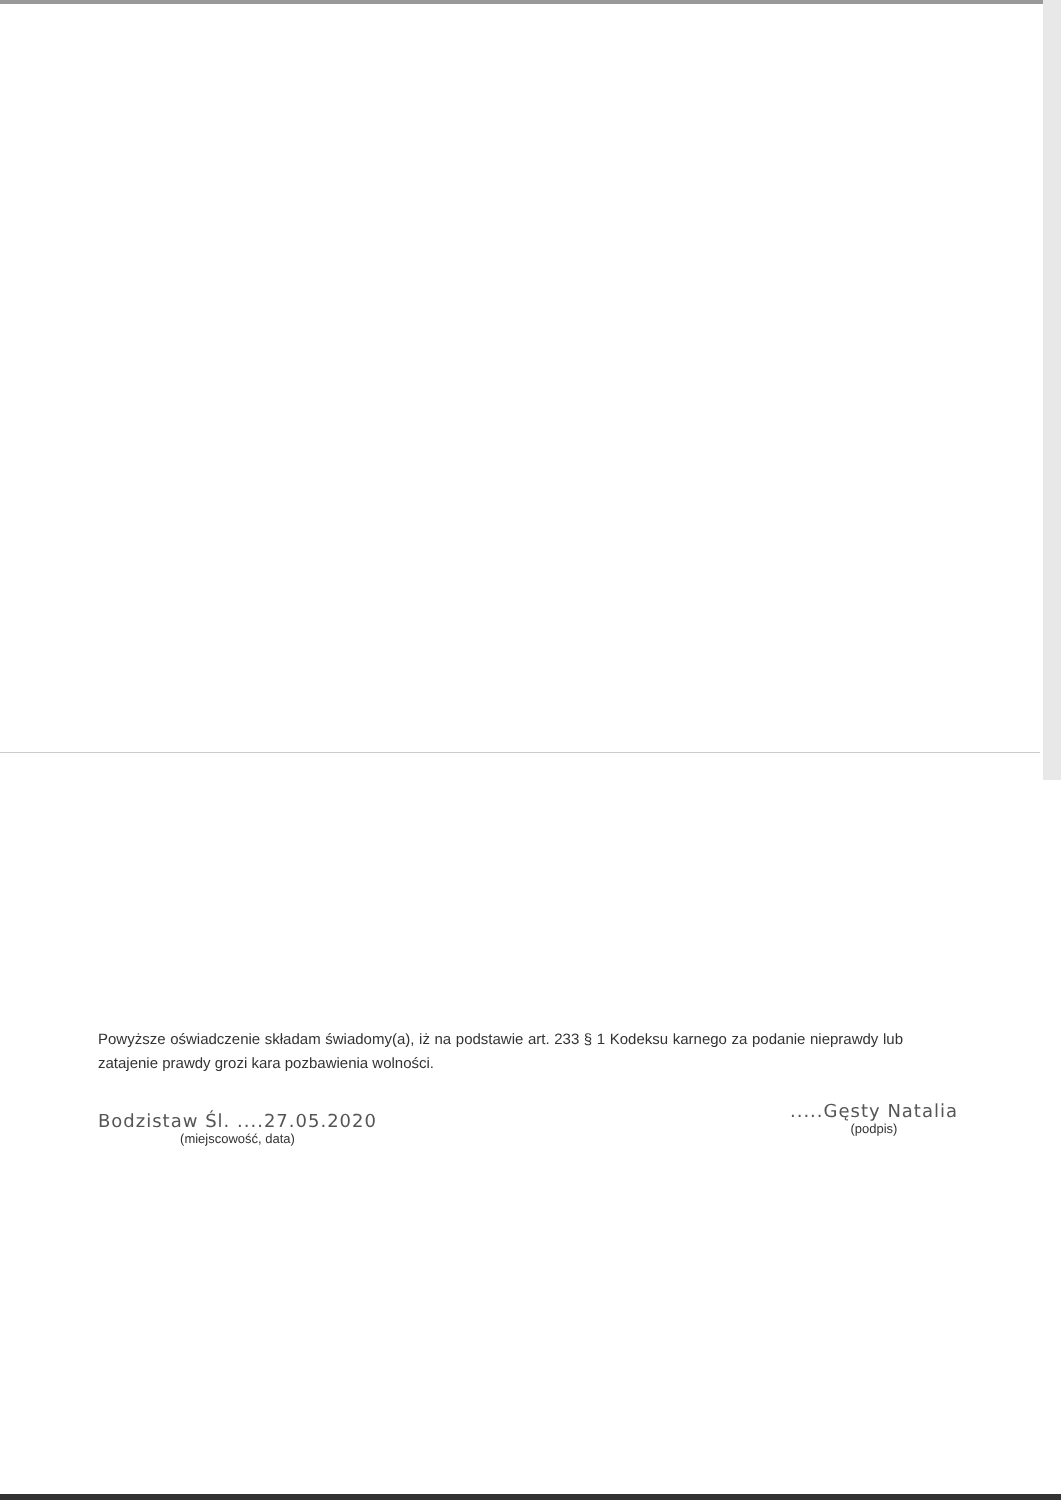Powyższe oświadczenie składam świadomy(a), iż na podstawie art. 233 § 1 Kodeksu karnego za podanie nieprawdy lub zatajenie prawdy grozi kara pozbawienia wolności.
Bodzistaw Śl. ....27.05.2020
(miejscowość, data)
.....Gęsty Natalia
(podpis)